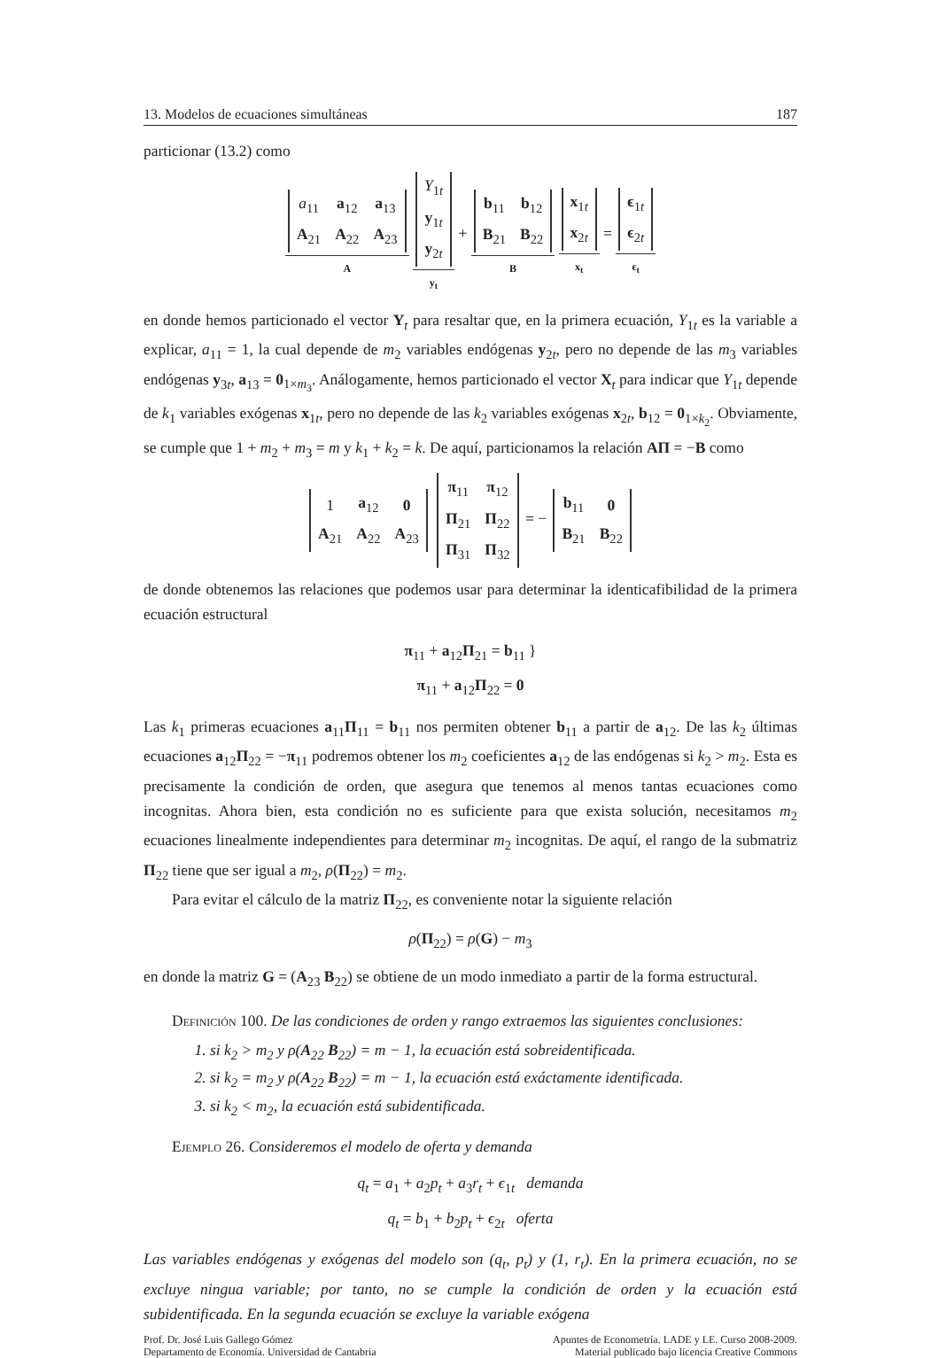13. Modelos de ecuaciones simultáneas 187
particionar (13.2) como
| a<sub>11</sub> | a<sub>12</sub> | a<sub>13</sub> |
| A<sub>21</sub> | A<sub>22</sub> | A<sub>23</sub> |
A
| Y<sub>1t</sub> |
| y<sub>1t</sub> |
| y<sub>2t</sub> |
y<sub>t</sub> +
| b<sub>11</sub> | b<sub>12</sub> |
| B<sub>21</sub> | B<sub>22</sub> |
B
| x<sub>1t</sub> |
| x<sub>2t</sub> |
x<sub>t</sub> =
| ϵ<sub>1t</sub> |
| ϵ<sub>2t</sub> |
ϵ<sub>t</sub>
en donde hemos particionado el vector Y<sub>t</sub> para resaltar que, en la primera ecuación, Y<sub>1t</sub> es la variable a explicar, a<sub>11</sub> = 1, la cual depende de m<sub>2</sub> variables endógenas y<sub>2t</sub>, pero no depende de las m<sub>3</sub> variables endógenas y<sub>3t</sub>, a<sub>13</sub> = 0<sub>1×m<sub>3</sub></sub>. Análogamente, hemos particionado el vector X<sub>t</sub> para indicar que Y<sub>1t</sub> depende de k<sub>1</sub> variables exógenas x<sub>1t</sub>, pero no depende de las k<sub>2</sub> variables exógenas x<sub>2t</sub>, b<sub>12</sub> = 0<sub>1×k<sub>2</sub></sub>. Obviamente, se cumple que 1 + m<sub>2</sub> + m<sub>3</sub> = m y k<sub>1</sub> + k<sub>2</sub> = k. De aquí, particionamos la relación AΠ = −B como
| 1 | a<sub>12</sub> | 0 |
| A<sub>21</sub> | A<sub>22</sub> | A<sub>23</sub> |
| π<sub>11</sub> | π<sub>12</sub> |
| Π<sub>21</sub> | Π<sub>22</sub> |
| Π<sub>31</sub> | Π<sub>32</sub> |
= −
| b<sub>11</sub> | 0 |
| B<sub>21</sub> | B<sub>22</sub> |
de donde obtenemos las relaciones que podemos usar para determinar la identicafibilidad de la primera ecuación estructural
π<sub>11</sub> + a<sub>12</sub>Π<sub>21</sub> = b<sub>11</sub> }
π<sub>11</sub> + a<sub>12</sub>Π<sub>22</sub> = 0
Las k<sub>1</sub> primeras ecuaciones a<sub>11</sub>Π<sub>11</sub> = b<sub>11</sub> nos permiten obtener b<sub>11</sub> a partir de a<sub>12</sub>. De las k<sub>2</sub> últimas ecuaciones a<sub>12</sub>Π<sub>22</sub> = −π<sub>11</sub> podremos obtener los m<sub>2</sub> coeficientes a<sub>12</sub> de las endógenas si k<sub>2</sub> > m<sub>2</sub>. Esta es precisamente la condición de orden, que asegura que tenemos al menos tantas ecuaciones como incognitas. Ahora bien, esta condición no es suficiente para que exista solución, necesitamos m<sub>2</sub> ecuaciones linealmente independientes para determinar m<sub>2</sub> incognitas. De aquí, el rango de la submatriz Π<sub>22</sub> tiene que ser igual a m<sub>2</sub>, ρ(Π<sub>22</sub>) = m<sub>2</sub>.
Para evitar el cálculo de la matriz Π<sub>22</sub>, es conveniente notar la siguiente relación
ρ(Π<sub>22</sub>) = ρ(G) − m<sub>3</sub>
en donde la matriz G = (A<sub>23</sub> B<sub>22</sub>) se obtiene de un modo inmediato a partir de la forma estructural.
Definición 100. De las condiciones de orden y rango extraemos las siguientes conclusiones:
1. si k<sub>2</sub> > m<sub>2</sub> y ρ(A<sub>22</sub> B<sub>22</sub>) = m − 1, la ecuación está sobreidentificada.
2. si k<sub>2</sub> = m<sub>2</sub> y ρ(A<sub>22</sub> B<sub>22</sub>) = m − 1, la ecuación está exáctamente identificada.
3. si k<sub>2</sub> < m<sub>2</sub>, la ecuación está subidentificada.
Ejemplo 26. Consideremos el modelo de oferta y demanda
q<sub>t</sub> = a<sub>1</sub> + a<sub>2</sub>p<sub>t</sub> + a<sub>3</sub>r<sub>t</sub> + ϵ<sub>1t</sub> demanda
q<sub>t</sub> = b<sub>1</sub> + b<sub>2</sub>p<sub>t</sub> + ϵ<sub>2t</sub> oferta
Las variables endógenas y exógenas del modelo son (q<sub>t</sub>, p<sub>t</sub>) y (1, r<sub>t</sub>). En la primera ecuación, no se excluye ningua variable; por tanto, no se cumple la condición de orden y la ecuación está subidentificada. En la segunda ecuación se excluye la variable exógena
Prof. Dr. José Luis Gallego Gómez
Departamento de Economía. Universidad de Cantabria
Apuntes de Econometría. LADE y LE. Curso 2008-2009.
Material publicado bajo licencia Creative Commons